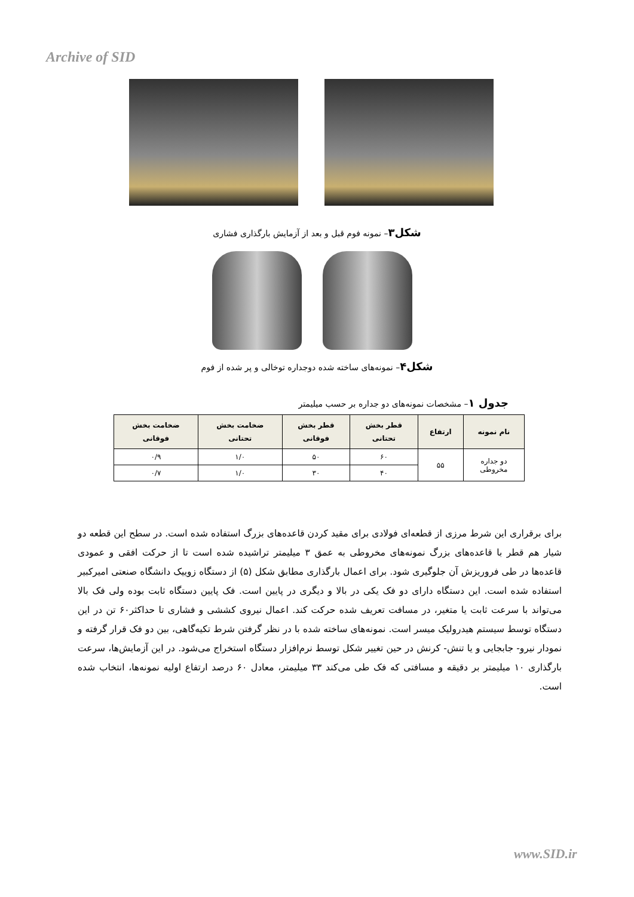Archive of SID
شکل۳– نمونه فوم قبل و بعد از آزمایش بارگذاری فشاری
شکل۴– نمونه‌های ساخته شده دوجداره توخالی و پر شده از فوم
جدول ۱– مشخصات نمونه‌های دو جداره بر حسب میلیمتر
| نام نمونه | ارتفاع | قطر بخش تحتانی | قطر بخش فوقانی | ضخامت بخش تحتانی | ضخامت بخش فوقانی |
| --- | --- | --- | --- | --- | --- |
| دو جداره مخروطی | ۵۵ | ۶۰ | ۵۰ | ۱/۰ | ۰/۹ |
| | | ۴۰ | ۳۰ | ۱/۰ | ۰/۷ |
برای برقراری این شرط مرزی از قطعه‌ای فولادی برای مقید کردن قاعده‌های بزرگ استفاده شده است. در سطح این قطعه دو شیار هم قطر با قاعده‌های بزرگ نمونه‌های مخروطی به عمق ۳ میلیمتر تراشیده شده است تا از حرکت افقی و عمودی قاعده‌ها در طی فروریزش آن جلوگیری شود. برای اعمال بارگذاری مطابق شکل (۵) از دستگاه زوییک دانشگاه صنعتی امیرکبیر استفاده شده است. این دستگاه دارای دو فک یکی در بالا و دیگری در پایین است. فک پایین دستگاه ثابت بوده ولی فک بالا می‌تواند با سرعت ثابت یا متغیر، در مسافت تعریف شده حرکت کند. اعمال نیروی کششی و فشاری تا حداکثر۶۰ تن در این دستگاه توسط سیستم هیدرولیک میسر است. نمونه‌های ساخته شده با در نظر گرفتن شرط تکیه‌گاهی، بین دو فک قرار گرفته و نمودار نیرو- جابجایی و یا تنش- کرنش در حین تغییر شکل توسط نرم‌افزار دستگاه استخراج می‌شود. در این آزمایش‌ها، سرعت بارگذاری ۱۰ میلیمتر بر دقیقه و مسافتی که فک طی می‌کند ۳۳ میلیمتر، معادل ۶۰ درصد ارتفاع اولیه نمونه‌ها، انتخاب شده است.
www.SID.ir